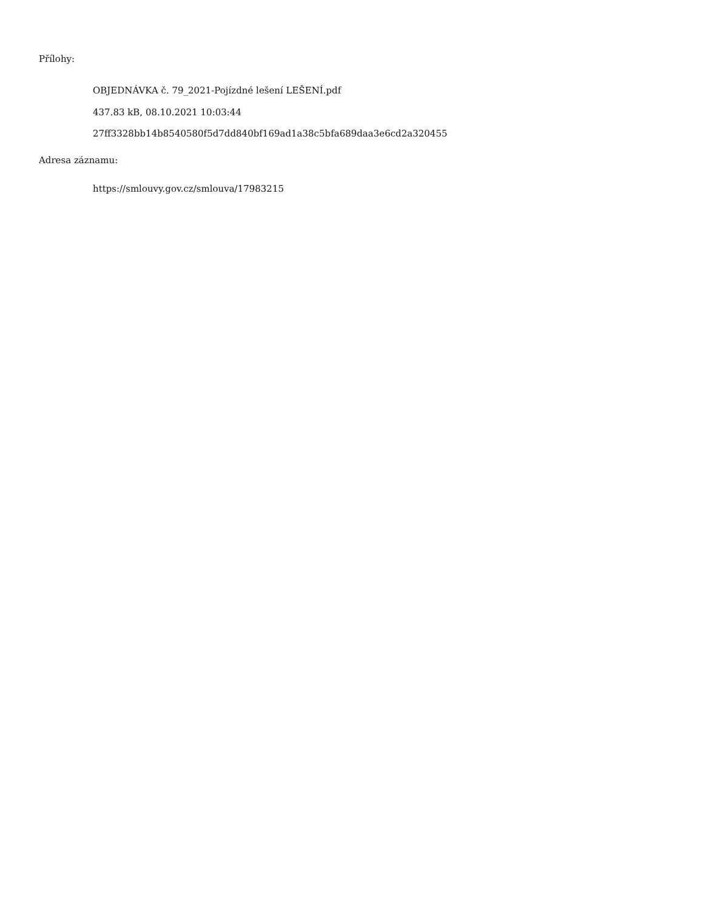Přílohy:
OBJEDNÁVKA č. 79_2021-Pojízdné lešení LEŠENÍ.pdf
437.83 kB, 08.10.2021 10:03:44
27ff3328bb14b8540580f5d7dd840bf169ad1a38c5bfa689daa3e6cd2a320455
Adresa záznamu:
https://smlouvy.gov.cz/smlouva/17983215